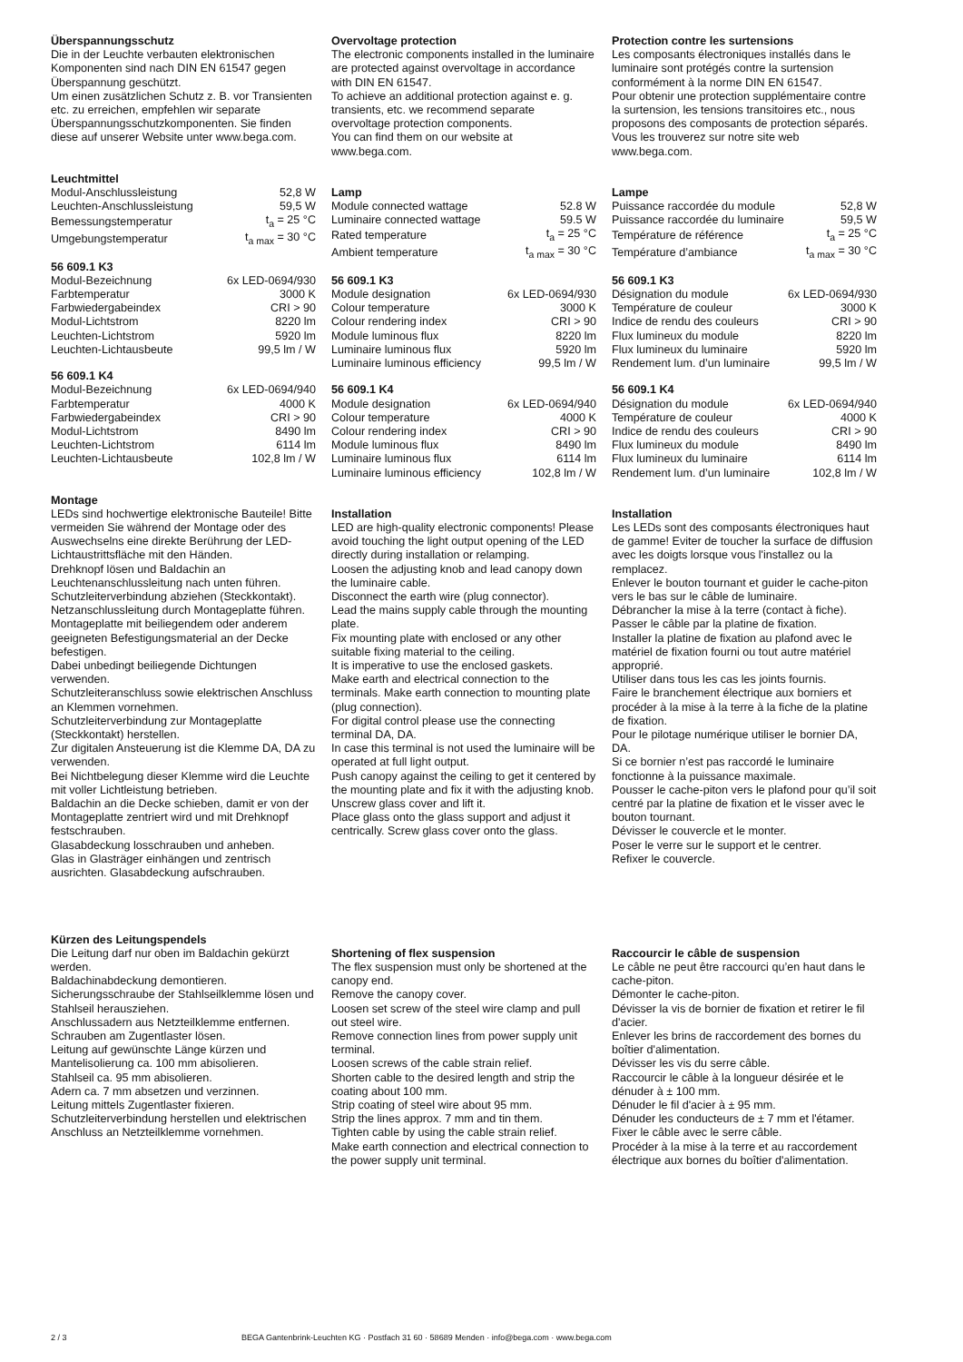Überspannungsschutz
Die in der Leuchte verbauten elektronischen Komponenten sind nach DIN EN 61547 gegen Überspannung geschützt.
Um einen zusätzlichen Schutz z. B. vor Transienten etc. zu erreichen, empfehlen wir separate Überspannungsschutzkomponenten. Sie finden diese auf unserer Website unter www.bega.com.
Leuchtmittel
| Modul-Anschlussleistung | 52,8 W |
| Leuchten-Anschlussleistung | 59,5 W |
| Bemessungstemperatur | t<sub>a</sub> = 25 °C |
| Umgebungstemperatur | t<sub>a max</sub> = 30 °C |
56 609.1 K3
| Modul-Bezeichnung | 6x LED-0694/930 |
| Farbtemperatur | 3000 K |
| Farbwiedergabeindex | CRI > 90 |
| Modul-Lichtstrom | 8220 lm |
| Leuchten-Lichtstrom | 5920 lm |
| Leuchten-Lichtausbeute | 99,5 lm / W |
56 609.1 K4
| Modul-Bezeichnung | 6x LED-0694/940 |
| Farbtemperatur | 4000 K |
| Farbwiedergabeindex | CRI > 90 |
| Modul-Lichtstrom | 8490 lm |
| Leuchten-Lichtstrom | 6114 lm |
| Leuchten-Lichtausbeute | 102,8 lm / W |
Montage
LEDs sind hochwertige elektronische Bauteile! Bitte vermeiden Sie während der Montage oder des Auswechselns eine direkte Berührung der LED-Lichtaustrittsfläche mit den Händen.
Drehknopf lösen und Baldachin an Leuchtenanschlussleitung nach unten führen.
Schutzleiterverbindung abziehen (Steckkontakt).
Netzanschlussleitung durch Montageplatte führen.
Montageplatte mit beiliegendem oder anderem geeigneten Befestigungsmaterial an der Decke befestigen.
Dabei unbedingt beiliegende Dichtungen verwenden.
Schutzleiteranschluss sowie elektrischen Anschluss an Klemmen vornehmen.
Schutzleiterverbindung zur Montageplatte (Steckkontakt) herstellen.
Zur digitalen Ansteuerung ist die Klemme DA, DA zu verwenden.
Bei Nichtbelegung dieser Klemme wird die Leuchte mit voller Lichtleistung betrieben.
Baldachin an die Decke schieben, damit er von der Montageplatte zentriert wird und mit Drehknopf festschrauben.
Glasabdeckung losschrauben und anheben.
Glas in Glasträger einhängen und zentrisch ausrichten. Glasabdeckung aufschrauben.
Kürzen des Leitungspendels
Die Leitung darf nur oben im Baldachin gekürzt werden.
Baldachinabdeckung demontieren.
Sicherungsschraube der Stahlseilklemme lösen und Stahlseil herausziehen.
Anschlussadern aus Netzteilklemme entfernen.
Schrauben am Zugentlaster lösen.
Leitung auf gewünschte Länge kürzen und Mantelisolierung ca. 100 mm abisolieren.
Stahlseil ca. 95 mm abisolieren.
Adern ca. 7 mm absetzen und verzinnen.
Leitung mittels Zugentlaster fixieren.
Schutzleiterverbindung herstellen und elektrischen Anschluss an Netzteilklemme vornehmen.
Overvoltage protection
The electronic components installed in the luminaire are protected against overvoltage in accordance with DIN EN 61547.
To achieve an additional protection against e. g. transients, etc. we recommend separate overvoltage protection components.
You can find them on our website at www.bega.com.
Lamp
| Module connected wattage | 52.8 W |
| Luminaire connected wattage | 59.5 W |
| Rated temperature | t<sub>a</sub> = 25 °C |
| Ambient temperature | t<sub>a max</sub> = 30 °C |
56 609.1 K3
| Module designation | 6x LED-0694/930 |
| Colour temperature | 3000 K |
| Colour rendering index | CRI > 90 |
| Module luminous flux | 8220 lm |
| Luminaire luminous flux | 5920 lm |
| Luminaire luminous efficiency | 99,5 lm / W |
56 609.1 K4
| Module designation | 6x LED-0694/940 |
| Colour temperature | 4000 K |
| Colour rendering index | CRI > 90 |
| Module luminous flux | 8490 lm |
| Luminaire luminous flux | 6114 lm |
| Luminaire luminous efficiency | 102,8 lm / W |
Installation
LED are high-quality electronic components! Please avoid touching the light output opening of the LED directly during installation or relamping.
Loosen the adjusting knob and lead canopy down the luminaire cable.
Disconnect the earth wire (plug connector).
Lead the mains supply cable through the mounting plate.
Fix mounting plate with enclosed or any other suitable fixing material to the ceiling.
It is imperative to use the enclosed gaskets.
Make earth and electrical connection to the terminals. Make earth connection to mounting plate (plug connection).
For digital control please use the connecting terminal DA, DA.
In case this terminal is not used the luminaire will be operated at full light output.
Push canopy against the ceiling to get it centered by the mounting plate and fix it with the adjusting knob.
Unscrew glass cover and lift it.
Place glass onto the glass support and adjust it centrically. Screw glass cover onto the glass.
Shortening of flex suspension
The flex suspension must only be shortened at the canopy end.
Remove the canopy cover.
Loosen set screw of the steel wire clamp and pull out steel wire.
Remove connection lines from power supply unit terminal.
Loosen screws of the cable strain relief.
Shorten cable to the desired length and strip the coating about 100 mm.
Strip coating of steel wire about 95 mm.
Strip the lines approx. 7 mm and tin them.
Tighten cable by using the cable strain relief.
Make earth connection and electrical connection to the power supply unit terminal.
Protection contre les surtensions
Les composants électroniques installés dans le luminaire sont protégés contre la surtension conformément à la norme DIN EN 61547.
Pour obtenir une protection supplémentaire contre la surtension, les tensions transitoires etc., nous proposons des composants de protection séparés. Vous les trouverez sur notre site web www.bega.com.
Lampe
| Puissance raccordée du module | 52,8 W |
| Puissance raccordée du luminaire | 59,5 W |
| Température de référence | t<sub>a</sub> = 25 °C |
| Température d’ambiance | t<sub>a max</sub> = 30 °C |
56 609.1 K3
| Désignation du module | 6x LED-0694/930 |
| Température de couleur | 3000 K |
| Indice de rendu des couleurs | CRI > 90 |
| Flux lumineux du module | 8220 lm |
| Flux lumineux du luminaire | 5920 lm |
| Rendement lum. d’un luminaire | 99,5 lm / W |
56 609.1 K4
| Désignation du module | 6x LED-0694/940 |
| Température de couleur | 4000 K |
| Indice de rendu des couleurs | CRI > 90 |
| Flux lumineux du module | 8490 lm |
| Flux lumineux du luminaire | 6114 lm |
| Rendement lum. d’un luminaire | 102,8 lm / W |
Installation
Les LEDs sont des composants électroniques haut de gamme! Eviter de toucher la surface de diffusion avec les doigts lorsque vous l'installez ou la remplacez.
Enlever le bouton tournant et guider le cache-piton vers le bas sur le câble de luminaire.
Débrancher la mise à la terre (contact à fiche).
Passer le câble par la platine de fixation.
Installer la platine de fixation au plafond avec le matériel de fixation fourni ou tout autre matériel approprié.
Utiliser dans tous les cas les joints fournis.
Faire le branchement électrique aux borniers et procéder à la mise à la terre à la fiche de la platine de fixation.
Pour le pilotage numérique utiliser le bornier DA, DA.
Si ce bornier n’est pas raccordé le luminaire fonctionne à la puissance maximale.
Pousser le cache-piton vers le plafond pour qu’il soit centré par la platine de fixation et le visser avec le bouton tournant.
Dévisser le couvercle et le monter.
Poser le verre sur le support et le centrer.
Refixer le couvercle.
Raccourcir le câble de suspension
Le câble ne peut être raccourci qu’en haut dans le cache-piton.
Démonter le cache-piton.
Dévisser la vis de bornier de fixation et retirer le fil d'acier.
Enlever les brins de raccordement des bornes du boîtier d'alimentation.
Dévisser les vis du serre câble.
Raccourcir le câble à la longueur désirée et le dénuder à ± 100 mm.
Dénuder le fil d'acier à ± 95 mm.
Dénuder les conducteurs de ± 7 mm et l'étamer.
Fixer le câble avec le serre câble.
Procéder à la mise à la terre et au raccordement électrique aux bornes du boîtier d'alimentation.
2 / 3 BEGA Gantenbrink-Leuchten KG · Postfach 31 60 · 58689 Menden · info@bega.com · www.bega.com